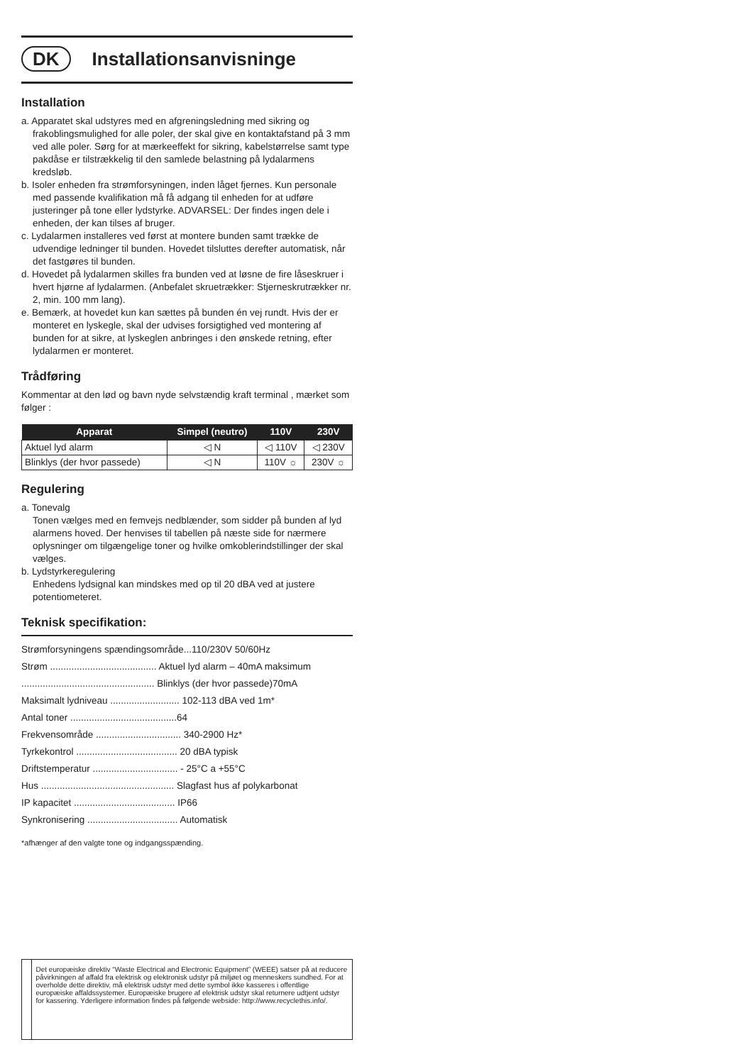DK
Installationsanvisninge
Installation
a. Apparatet skal udstyres med en afgreningsledning med sikring og frakoblingsmulighed for alle poler, der skal give en kontaktafstand på 3 mm ved alle poler. Sørg for at mærkeeffekt for sikring, kabelstørrelse samt type pakdåse er tilstrækkelig til den samlede belastning på lydalarmens kredsløb.
b. Isoler enheden fra strømforsyningen, inden låget fjernes. Kun personale med passende kvalifikation må få adgang til enheden for at udføre justeringer på tone eller lydstyrke. ADVARSEL: Der findes ingen dele i enheden, der kan tilses af bruger.
c. Lydalarmen installeres ved først at montere bunden samt trække de udvendige ledninger til bunden. Hovedet tilsluttes derefter automatisk, når det fastgøres til bunden.
d. Hovedet på lydalarmen skilles fra bunden ved at løsne de fire låseskruer i hvert hjørne af lydalarmen. (Anbefalet skruetrækker: Stjerneskrutrækker nr. 2, min. 100 mm lang).
e. Bemærk, at hovedet kun kan sættes på bunden én vej rundt. Hvis der er monteret en lyskegle, skal der udvises forsigtighed ved montering af bunden for at sikre, at lyskeglen anbringes i den ønskede retning, efter lydalarmen er monteret.
Trådføring
Kommentar at den lød og bavn nyde selvstændig kraft terminal , mærket som følger :
| Apparat | Simpel (neutro) | 110V | 230V |
| --- | --- | --- | --- |
| Aktuel lyd alarm | ◁ N | ◁ 110V | ◁ 230V |
| Blinklys (der hvor passede) | ◁ N | 110V ☼ | 230V ☼ |
Regulering
a. Tonevalg
Tonen vælges med en femvejs nedblænder, som sidder på bunden af lyd alarmens hoved. Der henvises til tabellen på næste side for nærmere oplysninger om tilgængelige toner og hvilke omkoblerindstillinger der skal vælges.
b. Lydstyrkeregulering
Enhedens lydsignal kan mindskes med op til 20 dBA ved at justere potentiometeret.
Teknisk specifikation:
Strømforsyningens spændingsområde...110/230V 50/60Hz
Strøm ........................................ Aktuel lyd alarm – 40mA maksimum
.................................................. Blinklys (der hvor passede)70mA
Maksimalt lydniveau .......................... 102-113 dBA ved 1m*
Antal toner ........................................64
Frekvensområde ................................ 340-2900 Hz*
Tyrkekontrol ...................................... 20 dBA typisk
Driftstemperatur ................................ - 25°C a +55°C
Hus .................................................. Slagfast hus af polykarbonat
IP kapacitet ...................................... IP66
Synkronisering .................................. Automatisk
*afhænger af den valgte tone og indgangsspænding.
Det europæiske direktiv “Waste Electrical and Electronic Equipment” (WEEE) satser på at reducere påvirkningen af affald fra elektrisk og elektronisk udstyr på miljøet og menneskers sundhed. For at overholde dette direktiv, må elektrisk udstyr med dette symbol ikke kasseres i offentlige europæiske affaldssystemer. Europæiske brugere af elektrisk udstyr skal returnere udtjent udstyr for kassering. Yderligere information findes på følgende webside: http://www.recyclethis.info/.